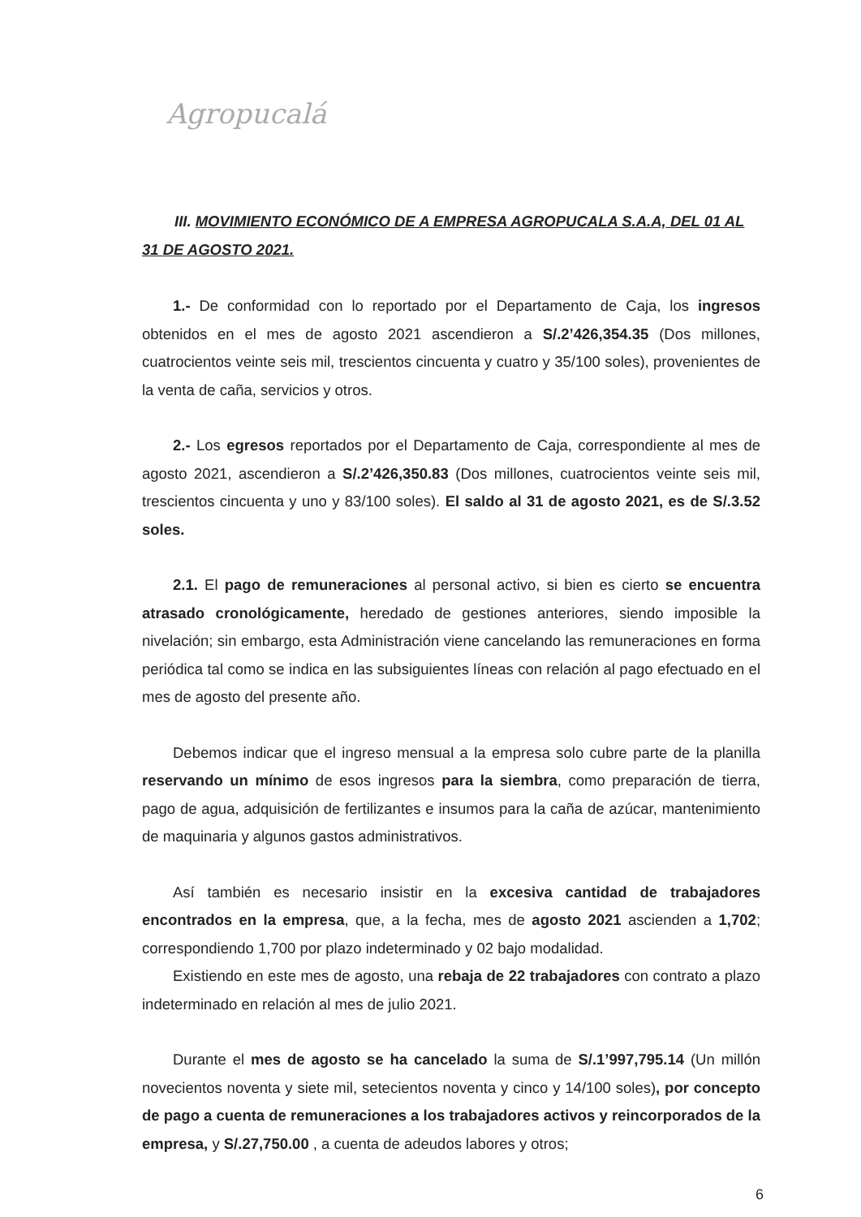Agropucalá
III. MOVIMIENTO ECONÓMICO DE A EMPRESA AGROPUCALA S.A.A, DEL 01 AL 31 DE AGOSTO 2021.
1.- De conformidad con lo reportado por el Departamento de Caja, los ingresos obtenidos en el mes de agosto 2021 ascendieron a S/.2’426,354.35 (Dos millones, cuatrocientos veinte seis mil, trescientos cincuenta y cuatro y 35/100 soles), provenientes de la venta de caña, servicios y otros.
2.- Los egresos reportados por el Departamento de Caja, correspondiente al mes de agosto 2021, ascendieron a S/.2’426,350.83 (Dos millones, cuatrocientos veinte seis mil, trescientos cincuenta y uno y 83/100 soles). El saldo al 31 de agosto 2021, es de S/.3.52 soles.
2.1. El pago de remuneraciones al personal activo, si bien es cierto se encuentra atrasado cronológicamente, heredado de gestiones anteriores, siendo imposible la nivelación; sin embargo, esta Administración viene cancelando las remuneraciones en forma periódica tal como se indica en las subsiguientes líneas con relación al pago efectuado en el mes de agosto del presente año.
Debemos indicar que el ingreso mensual a la empresa solo cubre parte de la planilla reservando un mínimo de esos ingresos para la siembra, como preparación de tierra, pago de agua, adquisición de fertilizantes e insumos para la caña de azúcar, mantenimiento de maquinaria y algunos gastos administrativos.
Así también es necesario insistir en la excesiva cantidad de trabajadores encontrados en la empresa, que, a la fecha, mes de agosto 2021 ascienden a 1,702; correspondiendo 1,700 por plazo indeterminado y 02 bajo modalidad.
Existiendo en este mes de agosto, una rebaja de 22 trabajadores con contrato a plazo indeterminado en relación al mes de julio 2021.
Durante el mes de agosto se ha cancelado la suma de S/.1’997,795.14 (Un millón novecientos noventa y siete mil, setecientos noventa y cinco y 14/100 soles), por concepto de pago a cuenta de remuneraciones a los trabajadores activos y reincorporados de la empresa, y S/.27,750.00 , a cuenta de adeudos labores y otros;
6